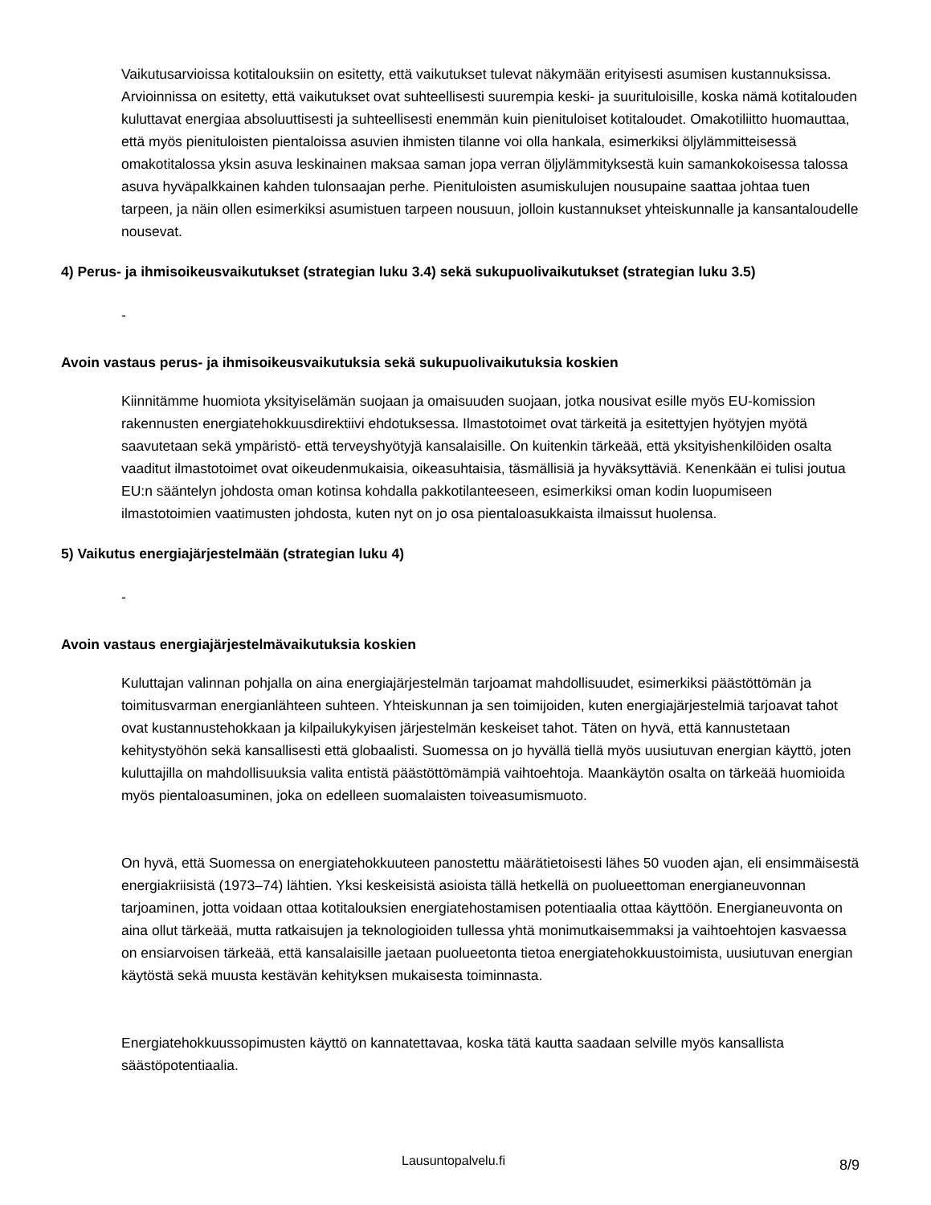Vaikutusarvioissa kotitalouksiin on esitetty, että vaikutukset tulevat näkymään erityisesti asumisen kustannuksissa. Arvioinnissa on esitetty, että vaikutukset ovat suhteellisesti suurempia keski- ja suurituloisille, koska nämä kotitalouden kuluttavat energiaa absoluuttisesti ja suhteellisesti enemmän kuin pienituloiset kotitaloudet. Omakotiliitto huomauttaa, että myös pienituloisten pientaloissa asuvien ihmisten tilanne voi olla hankala, esimerkiksi öljylämmitteisessä omakotitalossa yksin asuva leskinainen maksaa saman jopa verran öljylämmityksestä kuin samankokoisessa talossa asuva hyväpalkkainen kahden tulonsaajan perhe. Pienituloisten asumiskulujen nousupaine saattaa johtaa tuen tarpeen, ja näin ollen esimerkiksi asumistuen tarpeen nousuun, jolloin kustannukset yhteiskunnalle ja kansantaloudelle nousevat.
4) Perus- ja ihmisoikeusvaikutukset (strategian luku 3.4) sekä sukupuolivaikutukset (strategian luku 3.5)
-
Avoin vastaus perus- ja ihmisoikeusvaikutuksia sekä sukupuolivaikutuksia koskien
Kiinnitämme huomiota yksityiselämän suojaan ja omaisuuden suojaan, jotka nousivat esille myös EU-komission rakennusten energiatehokkuusdirektiivi ehdotuksessa. Ilmastotoimet ovat tärkeitä ja esitettyjen hyötyjen myötä saavutetaan sekä ympäristö- että terveyshyötyjä kansalaisille. On kuitenkin tärkeää, että yksityishenkilöiden osalta vaaditut ilmastotoimet ovat oikeudenmukaisia, oikeasuhtaisia, täsmällisiä ja hyväksyttäviä. Kenenkään ei tulisi joutua EU:n sääntelyn johdosta oman kotinsa kohdalla pakkotilanteeseen, esimerkiksi oman kodin luopumiseen ilmastotoimien vaatimusten johdosta, kuten nyt on jo osa pientaloasukkaista ilmaissut huolensa.
5) Vaikutus energiajärjestelmään (strategian luku 4)
-
Avoin vastaus energiajärjestelmävaikutuksia koskien
Kuluttajan valinnan pohjalla on aina energiajärjestelmän tarjoamat mahdollisuudet, esimerkiksi päästöttömän ja toimitusvarman energianlähteen suhteen. Yhteiskunnan ja sen toimijoiden, kuten energiajärjestelmiä tarjoavat tahot ovat kustannustehokkaan ja kilpailukykyisen järjestelmän keskeiset tahot. Täten on hyvä, että kannustetaan kehitystyöhön sekä kansallisesti että globaalisti. Suomessa on jo hyvällä tiellä myös uusiutuvan energian käyttö, joten kuluttajilla on mahdollisuuksia valita entistä päästöttömämpiä vaihtoehtoja. Maankäytön osalta on tärkeää huomioida myös pientaloasuminen, joka on edelleen suomalaisten toiveasumismuoto.
On hyvä, että Suomessa on energiatehokkuuteen panostettu määrätietoisesti lähes 50 vuoden ajan, eli ensimmäisestä energiakriisistä (1973–74) lähtien. Yksi keskeisistä asioista tällä hetkellä on puolueettoman energianeuvonnan tarjoaminen, jotta voidaan ottaa kotitalouksien energiatehostamisen potentiaalia ottaa käyttöön. Energianeuvonta on aina ollut tärkeää, mutta ratkaisujen ja teknologioiden tullessa yhtä monimutkaisemmaksi ja vaihtoehtojen kasvaessa on ensiarvoisen tärkeää, että kansalaisille jaetaan puolueetonta tietoa energiatehokkuustoimista, uusiutuvan energian käytöstä sekä muusta kestävän kehityksen mukaisesta toiminnasta.
Energiatehokkuussopimusten käyttö on kannatettavaa, koska tätä kautta saadaan selville myös kansallista säästöpotentiaalia.
Lausuntopalvelu.fi 8/9